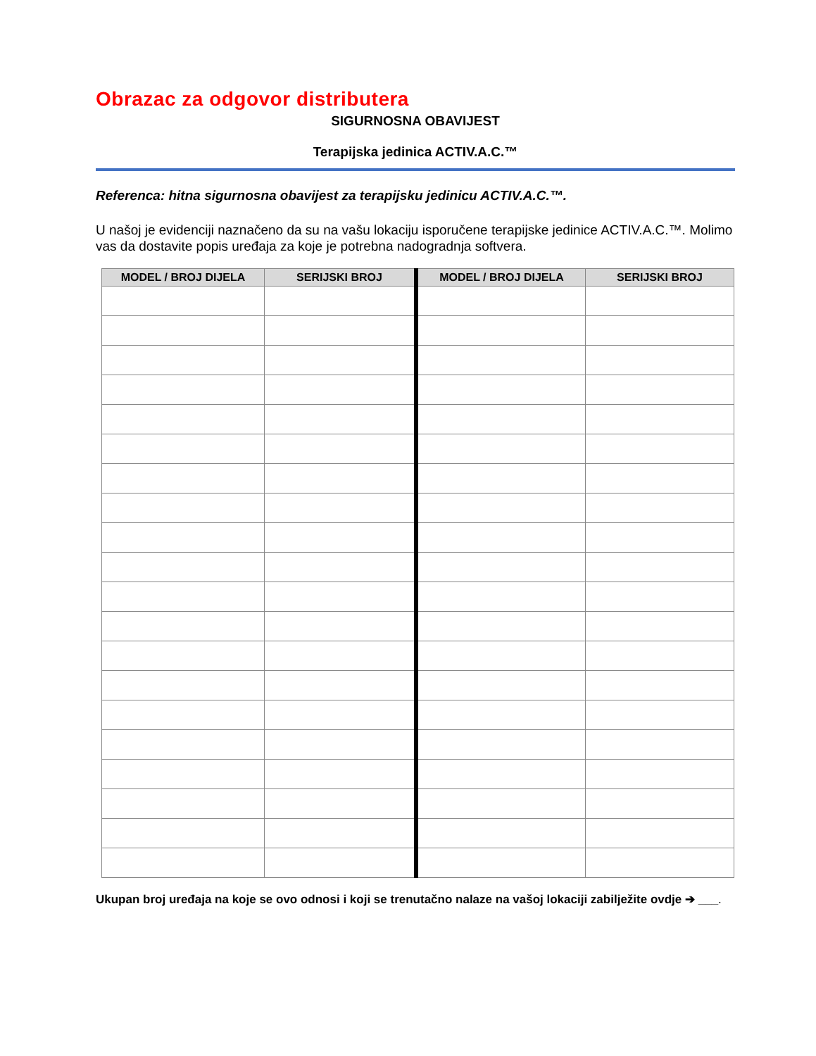Obrazac za odgovor distributera
SIGURNOSNA OBAVIJEST
Terapijska jedinica ACTIV.A.C.™
Referenca: hitna sigurnosna obavijest za terapijsku jedinicu ACTIV.A.C.™.
U našoj je evidenciji naznačeno da su na vašu lokaciju isporučene terapijske jedinice ACTIV.A.C.™. Molimo vas da dostavite popis uređaja za koje je potrebna nadogradnja softvera.
| MODEL / BROJ DIJELA | SERIJSKI BROJ | MODEL / BROJ DIJELA | SERIJSKI BROJ |
| --- | --- | --- | --- |
Ukupan broj uređaja na koje se ovo odnosi i koji se trenutačno nalaze na vašoj lokaciji zabilježite ovdje ➔ ___.